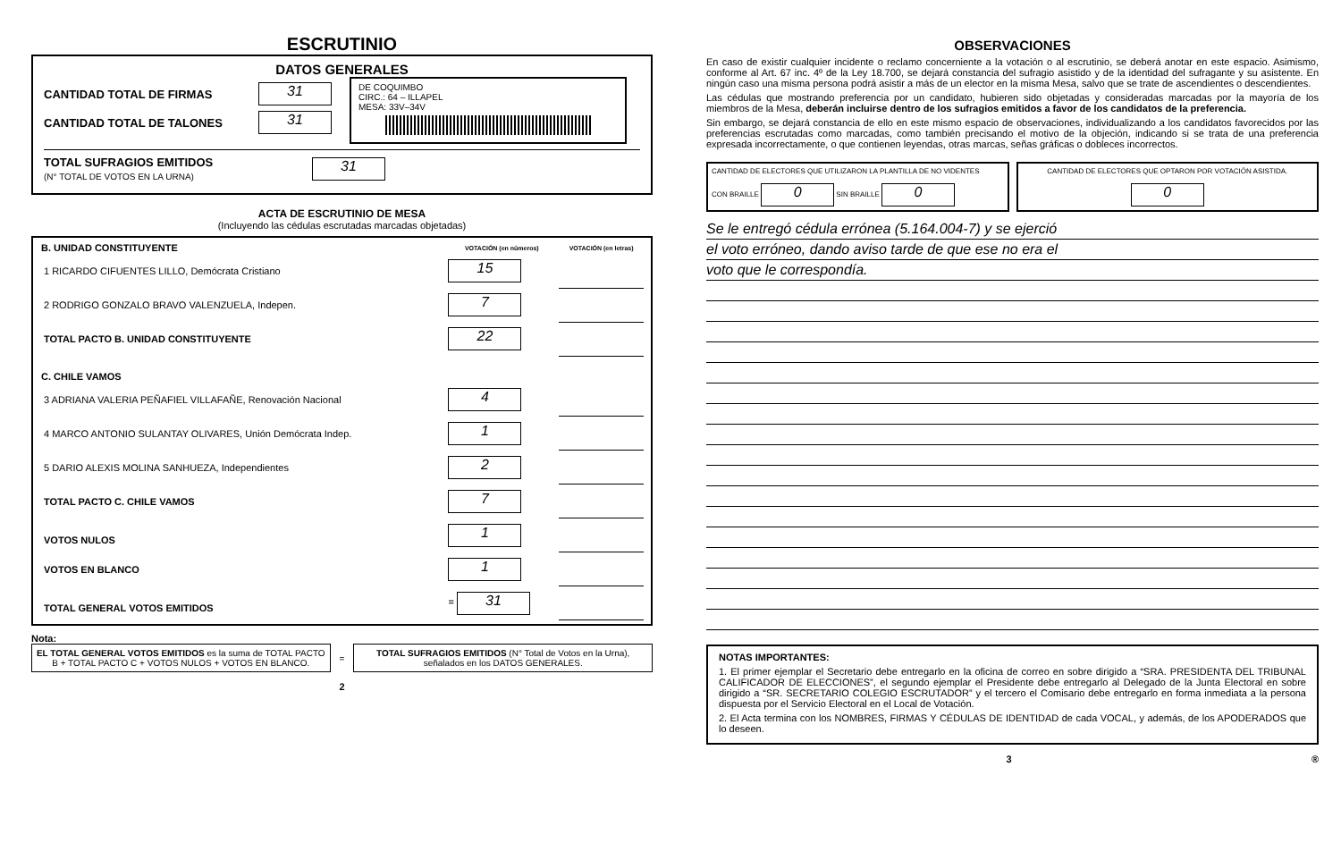ESCRUTINIO
DATOS GENERALES
CANTIDAD TOTAL DE FIRMAS 31
CANTIDAD TOTAL DE TALONES 31
DE COQUIMBO
CIRC.: 64 – ILLAPEL
MESA: 33V–34V
TOTAL SUFRAGIOS EMITIDOS
(N° TOTAL DE VOTOS EN LA URNA) 31
ACTA DE ESCRUTINIO DE MESA
(Incluyendo las cédulas escrutadas marcadas objetadas)
| B. UNIDAD CONSTITUYENTE | VOTACIÓN (en números) | VOTACIÓN (en letras) |
| --- | --- | --- |
| 1 RICARDO CIFUENTES LILLO, Demócrata Cristiano | 15 | |
| 2 RODRIGO GONZALO BRAVO VALENZUELA, Indepen. | 7 | |
| TOTAL PACTO B. UNIDAD CONSTITUYENTE | 22 | |
| C. CHILE VAMOS | | |
| 3 ADRIANA VALERIA PEÑAFIEL VILLAFAÑE, Renovación Nacional | 4 | |
| 4 MARCO ANTONIO SULANTAY OLIVARES, Unión Demócrata Indep. | 1 | |
| 5 DARIO ALEXIS MOLINA SANHUEZA, Independientes | 2 | |
| TOTAL PACTO C. CHILE VAMOS | 7 | |
| VOTOS NULOS | 1 | |
| VOTOS EN BLANCO | 1 | |
| TOTAL GENERAL VOTOS EMITIDOS | = 31 | |
Nota:
EL TOTAL GENERAL VOTOS EMITIDOS es la suma de TOTAL PACTO B + TOTAL PACTO C + VOTOS NULOS + VOTOS EN BLANCO.
=
TOTAL SUFRAGIOS EMITIDOS (N° Total de Votos en la Urna), señalados en los DATOS GENERALES.
2
OBSERVACIONES
En caso de existir cualquier incidente o reclamo concerniente a la votación o al escrutinio, se deberá anotar en este espacio. Asimismo, conforme al Art. 67 inc. 4º de la Ley 18.700, se dejará constancia del sufragio asistido y de la identidad del sufragante y su asistente. En ningún caso una misma persona podrá asistir a más de un elector en la misma Mesa, salvo que se trate de ascendientes o descendientes.
Las cédulas que mostrando preferencia por un candidato, hubieren sido objetadas y consideradas marcadas por la mayoría de los miembros de la Mesa, deberán incluirse dentro de los sufragios emitidos a favor de los candidatos de la preferencia.
Sin embargo, se dejará constancia de ello en este mismo espacio de observaciones, individualizando a los candidatos favorecidos por las preferencias escrutadas como marcadas, como también precisando el motivo de la objeción, indicando si se trata de una preferencia expresada incorrectamente, o que contienen leyendas, otras marcas, señas gráficas o dobleces incorrectos.
CANTIDAD DE ELECTORES QUE UTILIZARON LA PLANTILLA DE NO VIDENTES
CON BRAILLE 0 SIN BRAILLE 0
CANTIDAD DE ELECTORES QUE OPTARON POR VOTACIÓN ASISTIDA.
0
Se le entregó cédula errónea (5.164.004-7) y se ejerció
el voto erróneo, dando aviso tarde de que ese no era el
voto que le correspondía.
NOTAS IMPORTANTES:
1. El primer ejemplar el Secretario debe entregarlo en la oficina de correo en sobre dirigido a “SRA. PRESIDENTA DEL TRIBUNAL CALIFICADOR DE ELECCIONES”, el segundo ejemplar el Presidente debe entregarlo al Delegado de la Junta Electoral en sobre dirigido a “SR. SECRETARIO COLEGIO ESCRUTADOR” y el tercero el Comisario debe entregarlo en forma inmediata a la persona dispuesta por el Servicio Electoral en el Local de Votación.
2. El Acta termina con los NOMBRES, FIRMAS Y CÉDULAS DE IDENTIDAD de cada VOCAL, y además, de los APODERADOS que lo deseen.
3 ®